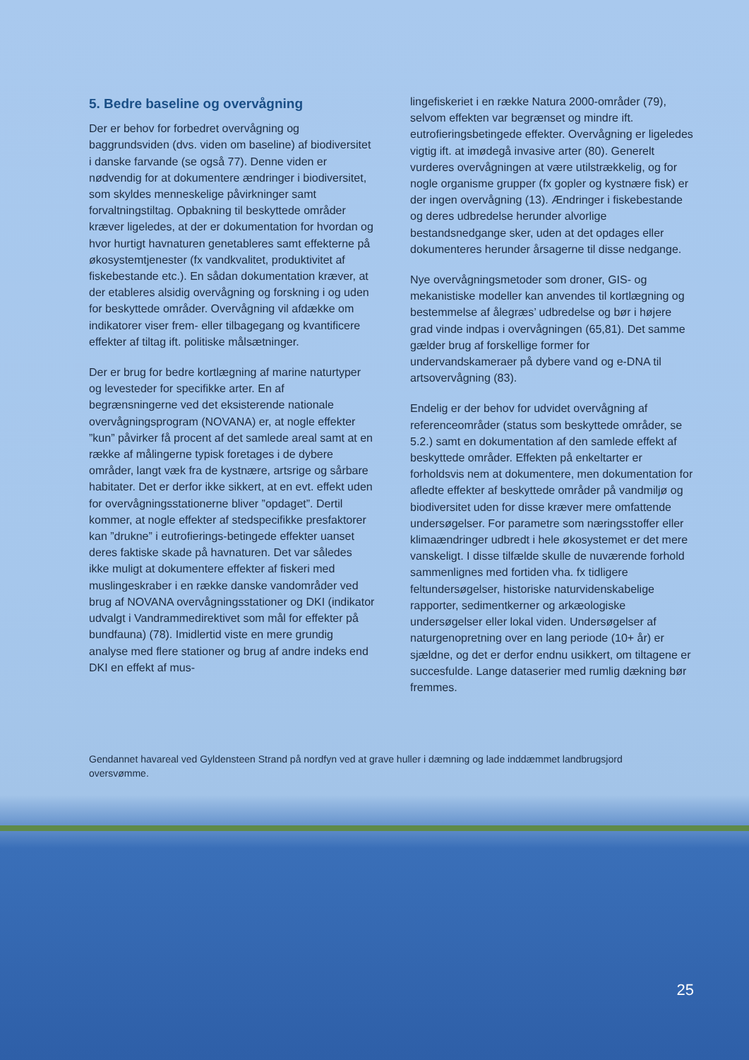5. Bedre baseline og overvågning
Der er behov for forbedret overvågning og baggrundsviden (dvs. viden om baseline) af biodiversitet i danske farvande (se også 77). Denne viden er nødvendig for at dokumentere ændringer i biodiversitet, som skyldes menneskelige påvirkninger samt forvaltningstiltag. Opbakning til beskyttede områder kræver ligeledes, at der er dokumentation for hvordan og hvor hurtigt havnaturen genetableres samt effekterne på økosystemtjenester (fx vandkvalitet, produktivitet af fiskebestande etc.). En sådan dokumentation kræver, at der etableres alsidig overvågning og forskning i og uden for beskyttede områder. Overvågning vil afdække om indikatorer viser frem- eller tilbagegang og kvantificere effekter af tiltag ift. politiske målsætninger.
Der er brug for bedre kortlægning af marine naturtyper og levesteder for specifikke arter. En af begrænsningerne ved det eksisterende nationale overvågningsprogram (NOVANA) er, at nogle effekter ”kun” påvirker få procent af det samlede areal samt at en række af målingerne typisk foretages i de dybere områder, langt væk fra de kystnære, artsrige og sårbare habitater. Det er derfor ikke sikkert, at en evt. effekt uden for overvågningsstationerne bliver ”opdaget”. Dertil kommer, at nogle effekter af stedspecifikke presfaktorer kan ”drukne” i eutrofierings-betingede effekter uanset deres faktiske skade på havnaturen. Det var således ikke muligt at dokumentere effekter af fiskeri med muslingeskraber i en række danske vandområder ved brug af NOVANA overvågningsstationer og DKI (indikator udvalgt i Vandrammedirektivet som mål for effekter på bundfauna) (78). Imidlertid viste en mere grundig analyse med flere stationer og brug af andre indeks end DKI en effekt af mus-
lingefiskeriet i en række Natura 2000-områder (79), selvom effekten var begrænset og mindre ift. eutrofieringsbetingede effekter. Overvågning er ligeledes vigtig ift. at imødegå invasive arter (80). Generelt vurderes overvågningen at være utilstrækkelig, og for nogle organisme grupper (fx gopler og kystnære fisk) er der ingen overvågning (13). Ændringer i fiskebestande og deres udbredelse herunder alvorlige bestandsnedgange sker, uden at det opdages eller dokumenteres herunder årsagerne til disse nedgange.
Nye overvågningsmetoder som droner, GIS- og mekanistiske modeller kan anvendes til kortlægning og bestemmelse af ålegræs’ udbredelse og bør i højere grad vinde indpas i overvågningen (65,81). Det samme gælder brug af forskellige former for undervandskameraer på dybere vand og e-DNA til artsovervågning (83).
Endelig er der behov for udvidet overvågning af referenceområder (status som beskyttede områder, se 5.2.) samt en dokumentation af den samlede effekt af beskyttede områder. Effekten på enkeltarter er forholdsvis nem at dokumentere, men dokumentation for afledte effekter af beskyttede områder på vandmiljø og biodiversitet uden for disse kræver mere omfattende undersøgelser. For parametre som næringsstoffer eller klimaændringer udbredt i hele økosystemet er det mere vanskeligt. I disse tilfælde skulle de nuværende forhold sammenlignes med fortiden vha. fx tidligere feltundersøgelser, historiske naturvidenskabelige rapporter, sedimentkerner og arkæologiske undersøgelser eller lokal viden. Undersøgelser af naturgenopretning over en lang periode (10+ år) er sjældne, og det er derfor endnu usikkert, om tiltagene er succesfulde. Lange dataserier med rumlig dækning bør fremmes.
Gendannet havareal ved Gyldensteen Strand på nordfyn ved at grave huller i dæmning og lade inddæmmet landbrugsjord oversvømme.
25